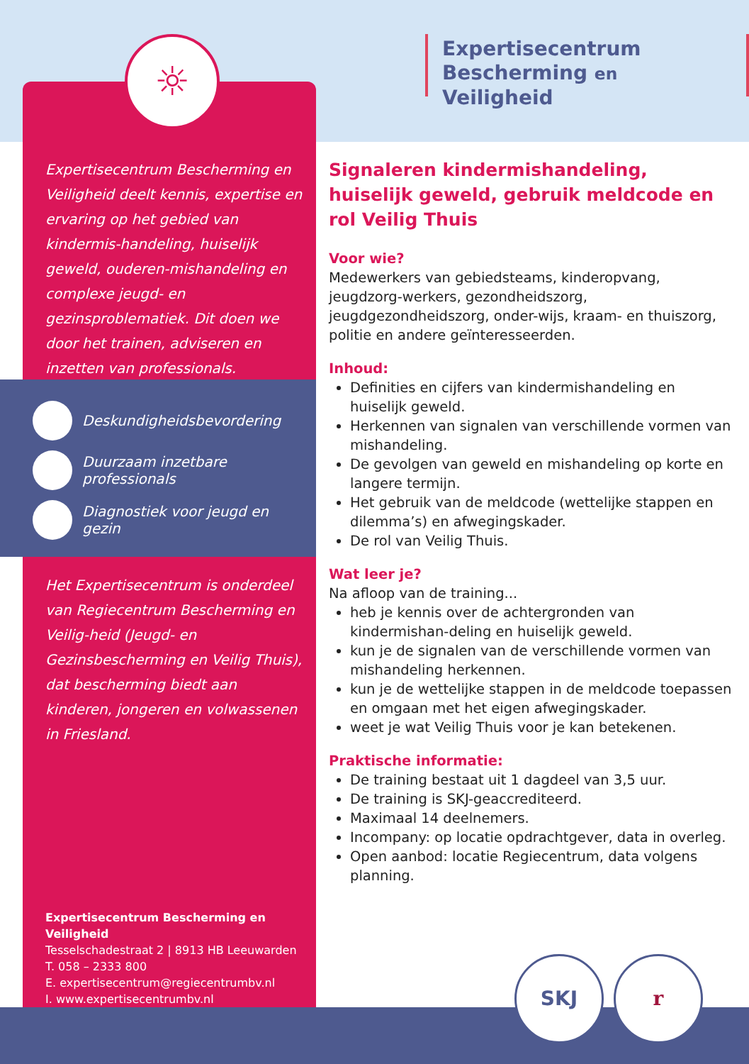☼
Expertisecentrum
Bescherming en Veiligheid
Expertisecentrum Bescherming en Veiligheid deelt kennis, expertise en ervaring op het gebied van kindermis-handeling, huiselijk geweld, ouderen-mishandeling en complexe jeugd- en gezinsproblematiek. Dit doen we door het trainen, adviseren en inzetten van professionals.
Deskundigheidsbevordering
Duurzaam inzetbare professionals
Diagnostiek voor jeugd en gezin
Het Expertisecentrum is onderdeel van Regiecentrum Bescherming en Veilig-heid (Jeugd- en Gezinsbescherming en Veilig Thuis), dat bescherming biedt aan kinderen, jongeren en volwassenen in Friesland.
Expertisecentrum Bescherming en Veiligheid
Tesselschadestraat 2 | 8913 HB Leeuwarden
T. 058 – 2333 800
E. expertisecentrum@regiecentrumbv.nl
I. www.expertisecentrumbv.nl
Signaleren kindermishandeling, huiselijk geweld, gebruik meldcode en rol Veilig Thuis
Voor wie?
Medewerkers van gebiedsteams, kinderopvang, jeugdzorg-werkers, gezondheidszorg, jeugdgezondheidszorg, onder-wijs, kraam- en thuiszorg, politie en andere geïnteresseerden.
Inhoud:
Definities en cijfers van kindermishandeling en huiselijk geweld.
Herkennen van signalen van verschillende vormen van mishandeling.
De gevolgen van geweld en mishandeling op korte en langere termijn.
Het gebruik van de meldcode (wettelijke stappen en dilemma’s) en afwegingskader.
De rol van Veilig Thuis.
Wat leer je?
Na afloop van de training...
heb je kennis over de achtergronden van kindermishan-deling en huiselijk geweld.
kun je de signalen van de verschillende vormen van mishandeling herkennen.
kun je de wettelijke stappen in de meldcode toepassen en omgaan met het eigen afwegingskader.
weet je wat Veilig Thuis voor je kan betekenen.
Praktische informatie:
De training bestaat uit 1 dagdeel van 3,5 uur.
De training is SKJ-geaccrediteerd.
Maximaal 14 deelnemers.
Incompany: op locatie opdrachtgever, data in overleg.
Open aanbod: locatie Regiecentrum, data volgens planning.
SKJ r